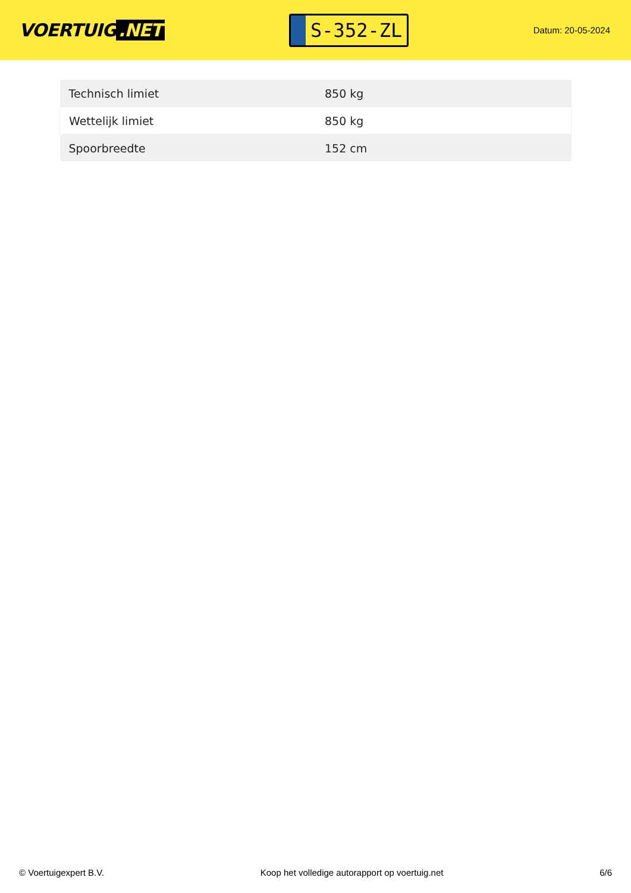VOERTUIG.NET
S-352-ZL
Datum: 20-05-2024
| Technisch limiet | 850 kg |
| Wettelijk limiet | 850 kg |
| Spoorbreedte | 152 cm |
© Voertuigexpert B.V. Koop het volledige autorapport op voertuig.net 6/6